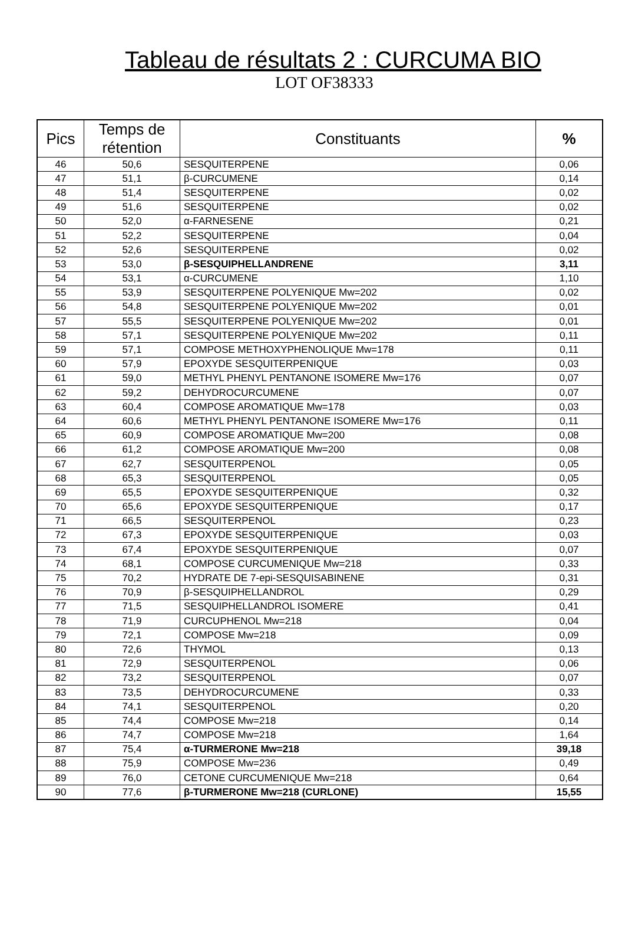Tableau de résultats 2 : CURCUMA BIO
LOT OF38333
| Pics | Temps de rétention | Constituants | % |
| --- | --- | --- | --- |
| 46 | 50,6 | SESQUITERPENE | 0,06 |
| 47 | 51,1 | β-CURCUMENE | 0,14 |
| 48 | 51,4 | SESQUITERPENE | 0,02 |
| 49 | 51,6 | SESQUITERPENE | 0,02 |
| 50 | 52,0 | α-FARNESENE | 0,21 |
| 51 | 52,2 | SESQUITERPENE | 0,04 |
| 52 | 52,6 | SESQUITERPENE | 0,02 |
| 53 | 53,0 | β-SESQUIPHELLANDRENE | 3,11 |
| 54 | 53,1 | α-CURCUMENE | 1,10 |
| 55 | 53,9 | SESQUITERPENE POLYENIQUE Mw=202 | 0,02 |
| 56 | 54,8 | SESQUITERPENE POLYENIQUE Mw=202 | 0,01 |
| 57 | 55,5 | SESQUITERPENE POLYENIQUE Mw=202 | 0,01 |
| 58 | 57,1 | SESQUITERPENE POLYENIQUE Mw=202 | 0,11 |
| 59 | 57,1 | COMPOSE METHOXYPHENOLIQUE Mw=178 | 0,11 |
| 60 | 57,9 | EPOXYDE SESQUITERPENIQUE | 0,03 |
| 61 | 59,0 | METHYL PHENYL PENTANONE ISOMERE Mw=176 | 0,07 |
| 62 | 59,2 | DEHYDROCURCUMENE | 0,07 |
| 63 | 60,4 | COMPOSE AROMATIQUE Mw=178 | 0,03 |
| 64 | 60,6 | METHYL PHENYL PENTANONE ISOMERE Mw=176 | 0,11 |
| 65 | 60,9 | COMPOSE AROMATIQUE Mw=200 | 0,08 |
| 66 | 61,2 | COMPOSE AROMATIQUE Mw=200 | 0,08 |
| 67 | 62,7 | SESQUITERPENOL | 0,05 |
| 68 | 65,3 | SESQUITERPENOL | 0,05 |
| 69 | 65,5 | EPOXYDE SESQUITERPENIQUE | 0,32 |
| 70 | 65,6 | EPOXYDE SESQUITERPENIQUE | 0,17 |
| 71 | 66,5 | SESQUITERPENOL | 0,23 |
| 72 | 67,3 | EPOXYDE SESQUITERPENIQUE | 0,03 |
| 73 | 67,4 | EPOXYDE SESQUITERPENIQUE | 0,07 |
| 74 | 68,1 | COMPOSE CURCUMENIQUE Mw=218 | 0,33 |
| 75 | 70,2 | HYDRATE DE 7-epi-SESQUISABINENE | 0,31 |
| 76 | 70,9 | β-SESQUIPHELLANDROL | 0,29 |
| 77 | 71,5 | SESQUIPHELLANDROL ISOMERE | 0,41 |
| 78 | 71,9 | CURCUPHENOL Mw=218 | 0,04 |
| 79 | 72,1 | COMPOSE Mw=218 | 0,09 |
| 80 | 72,6 | THYMOL | 0,13 |
| 81 | 72,9 | SESQUITERPENOL | 0,06 |
| 82 | 73,2 | SESQUITERPENOL | 0,07 |
| 83 | 73,5 | DEHYDROCURCUMENE | 0,33 |
| 84 | 74,1 | SESQUITERPENOL | 0,20 |
| 85 | 74,4 | COMPOSE Mw=218 | 0,14 |
| 86 | 74,7 | COMPOSE Mw=218 | 1,64 |
| 87 | 75,4 | α-TURMERONE Mw=218 | 39,18 |
| 88 | 75,9 | COMPOSE Mw=236 | 0,49 |
| 89 | 76,0 | CETONE CURCUMENIQUE Mw=218 | 0,64 |
| 90 | 77,6 | β-TURMERONE Mw=218 (CURLONE) | 15,55 |